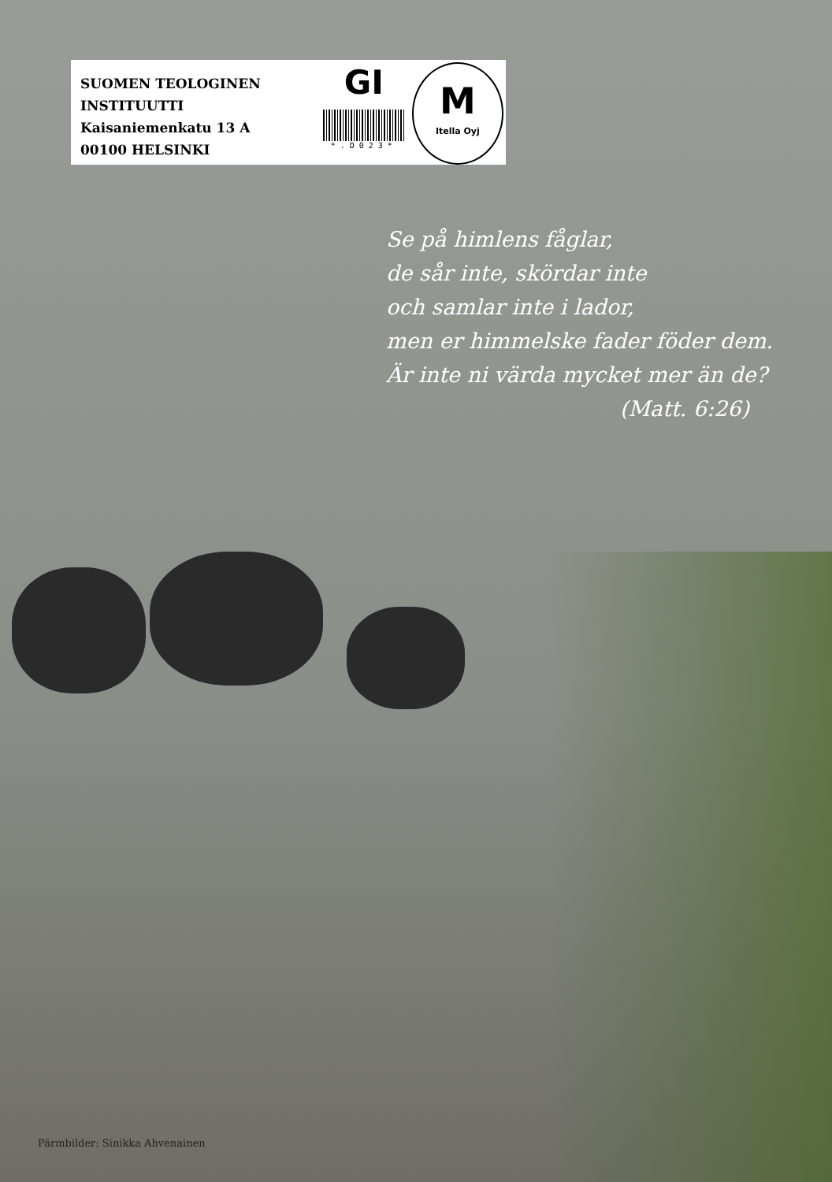SUOMEN TEOLOGINEN
INSTITUUTTI
Kaisaniemenkatu 13 A
00100 HELSINKI
GI
*.D023*
M
Itella Oyj
Se på himlens fåglar,
de sår inte, skördar inte
och samlar inte i lador,
men er himmelske fader föder dem.
Är inte ni värda mycket mer än de?
(Matt. 6:26)
Pärmbilder: Sinikka Ahvenainen